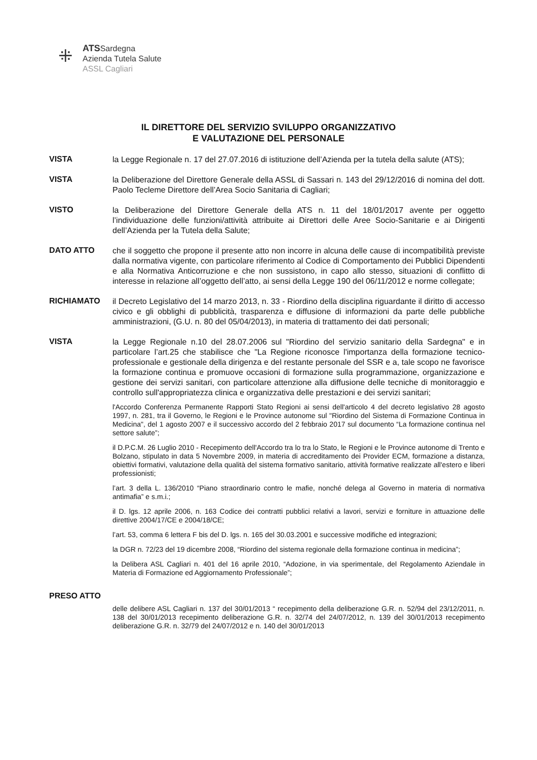⁜
ATSSardegna
Azienda Tutela Salute
ASSL Cagliari
IL DIRETTORE DEL SERVIZIO SVILUPPO ORGANIZZATIVO
E VALUTAZIONE DEL PERSONALE
VISTA
la Legge Regionale n. 17 del 27.07.2016 di istituzione dell’Azienda per la tutela della salute (ATS);
VISTA
la Deliberazione del Direttore Generale della ASSL di Sassari n. 143 del 29/12/2016 di nomina del dott. Paolo Tecleme Direttore dell’Area Socio Sanitaria di Cagliari;
VISTO
la Deliberazione del Direttore Generale della ATS n. 11 del 18/01/2017 avente per oggetto l’individuazione delle funzioni/attività attribuite ai Direttori delle Aree Socio-Sanitarie e ai Dirigenti dell’Azienda per la Tutela della Salute;
DATO ATTO
che il soggetto che propone il presente atto non incorre in alcuna delle cause di incompatibilità previste dalla normativa vigente, con particolare riferimento al Codice di Comportamento dei Pubblici Dipendenti e alla Normativa Anticorruzione e che non sussistono, in capo allo stesso, situazioni di conflitto di interesse in relazione all’oggetto dell’atto, ai sensi della Legge 190 del 06/11/2012 e norme collegate;
RICHIAMATO
il Decreto Legislativo del 14 marzo 2013, n. 33 - Riordino della disciplina riguardante il diritto di accesso civico e gli obblighi di pubblicità, trasparenza e diffusione di informazioni da parte delle pubbliche amministrazioni, (G.U. n. 80 del 05/04/2013), in materia di trattamento dei dati personali;
VISTA
la Legge Regionale n.10 del 28.07.2006 sul "Riordino del servizio sanitario della Sardegna" e in particolare l’art.25 che stabilisce che "La Regione riconosce l'importanza della formazione tecnico-professionale e gestionale della dirigenza e del restante personale del SSR e a, tale scopo ne favorisce la formazione continua e promuove occasioni di formazione sulla programmazione, organizzazione e gestione dei servizi sanitari, con particolare attenzione alla diffusione delle tecniche di monitoraggio e controllo sull'appropriatezza clinica e organizzativa delle prestazioni e dei servizi sanitari;
l'Accordo Conferenza Permanente Rapporti Stato Regioni ai sensi dell'articolo 4 del decreto legislativo 28 agosto 1997, n. 281, tra il Governo, le Regioni e le Province autonome sul "Riordino del Sistema di Formazione Continua in Medicina", del 1 agosto 2007 e il successivo accordo del 2 febbraio 2017 sul documento “La formazione continua nel settore salute”;
il D.P.C.M. 26 Luglio 2010 - Recepimento dell'Accordo tra lo tra lo Stato, le Regioni e le Province autonome di Trento e Bolzano, stipulato in data 5 Novembre 2009, in materia di accreditamento dei Provider ECM, formazione a distanza, obiettivi formativi, valutazione della qualità del sistema formativo sanitario, attività formative realizzate all'estero e liberi professionisti;
l’art. 3 della L. 136/2010 “Piano straordinario contro le mafie, nonché delega al Governo in materia di normativa antimafia” e s.m.i.;
il D. lgs. 12 aprile 2006, n. 163 Codice dei contratti pubblici relativi a lavori, servizi e forniture in attuazione delle direttive 2004/17/CE e 2004/18/CE;
l’art. 53, comma 6 lettera F bis del D. lgs. n. 165 del 30.03.2001 e successive modifiche ed integrazioni;
la DGR n. 72/23 del 19 dicembre 2008, “Riordino del sistema regionale della formazione continua in medicina”;
la Delibera ASL Cagliari n. 401 del 16 aprile 2010, “Adozione, in via sperimentale, del Regolamento Aziendale in Materia di Formazione ed Aggiornamento Professionale”;
PRESO ATTO
delle delibere ASL Cagliari n. 137 del 30/01/2013 “ recepimento della deliberazione G.R. n. 52/94 del 23/12/2011, n. 138 del 30/01/2013 recepimento deliberazione G.R. n. 32/74 del 24/07/2012, n. 139 del 30/01/2013 recepimento deliberazione G.R. n. 32/79 del 24/07/2012 e n. 140 del 30/01/2013